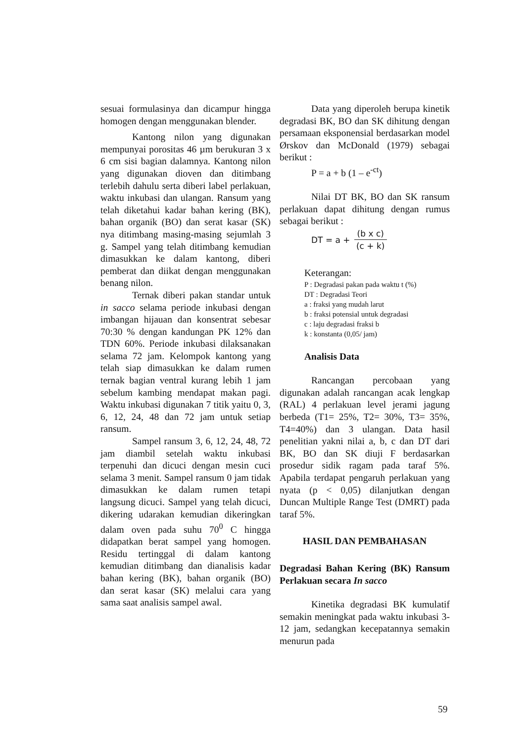sesuai formulasinya dan dicampur hingga homogen dengan menggunakan blender.
Kantong nilon yang digunakan mempunyai porositas 46 µm berukuran 3 x 6 cm sisi bagian dalamnya. Kantong nilon yang digunakan dioven dan ditimbang terlebih dahulu serta diberi label perlakuan, waktu inkubasi dan ulangan. Ransum yang telah diketahui kadar bahan kering (BK), bahan organik (BO) dan serat kasar (SK) nya ditimbang masing-masing sejumlah 3 g. Sampel yang telah ditimbang kemudian dimasukkan ke dalam kantong, diberi pemberat dan diikat dengan menggunakan benang nilon.
Ternak diberi pakan standar untuk in sacco selama periode inkubasi dengan imbangan hijauan dan konsentrat sebesar 70:30 % dengan kandungan PK 12% dan TDN 60%. Periode inkubasi dilaksanakan selama 72 jam. Kelompok kantong yang telah siap dimasukkan ke dalam rumen ternak bagian ventral kurang lebih 1 jam sebelum kambing mendapat makan pagi. Waktu inkubasi digunakan 7 titik yaitu 0, 3, 6, 12, 24, 48 dan 72 jam untuk setiap ransum.
Sampel ransum 3, 6, 12, 24, 48, 72 jam diambil setelah waktu inkubasi terpenuhi dan dicuci dengan mesin cuci selama 3 menit. Sampel ransum 0 jam tidak dimasukkan ke dalam rumen tetapi langsung dicuci. Sampel yang telah dicuci, dikering udarakan kemudian dikeringkan dalam oven pada suhu 70<sup>0</sup> C hingga didapatkan berat sampel yang homogen. Residu tertinggal di dalam kantong kemudian ditimbang dan dianalisis kadar bahan kering (BK), bahan organik (BO) dan serat kasar (SK) melalui cara yang sama saat analisis sampel awal.
Data yang diperoleh berupa kinetik degradasi BK, BO dan SK dihitung dengan persamaan eksponensial berdasarkan model Ørskov dan McDonald (1979) sebagai berikut :
P = a + b (1 – e<sup>-ct</sup>)
Nilai DT BK, BO dan SK ransum perlakuan dapat dihitung dengan rumus sebagai berikut :
DT = a + (b x c) (c + k)
Keterangan:
P : Degradasi pakan pada waktu t (%)
DT : Degradasi Teori
a : fraksi yang mudah larut
b : fraksi potensial untuk degradasi
c : laju degradasi fraksi b
k : konstanta (0,05/ jam)
Analisis Data
Rancangan percobaan yang digunakan adalah rancangan acak lengkap (RAL) 4 perlakuan level jerami jagung berbeda (T1= 25%, T2= 30%, T3= 35%, T4=40%) dan 3 ulangan. Data hasil penelitian yakni nilai a, b, c dan DT dari BK, BO dan SK diuji F berdasarkan prosedur sidik ragam pada taraf 5%. Apabila terdapat pengaruh perlakuan yang nyata (p < 0,05) dilanjutkan dengan Duncan Multiple Range Test (DMRT) pada taraf 5%.
HASIL DAN PEMBAHASAN
Degradasi Bahan Kering (BK) Ransum Perlakuan secara In sacco
Kinetika degradasi BK kumulatif semakin meningkat pada waktu inkubasi 3-12 jam, sedangkan kecepatannya semakin menurun pada
59